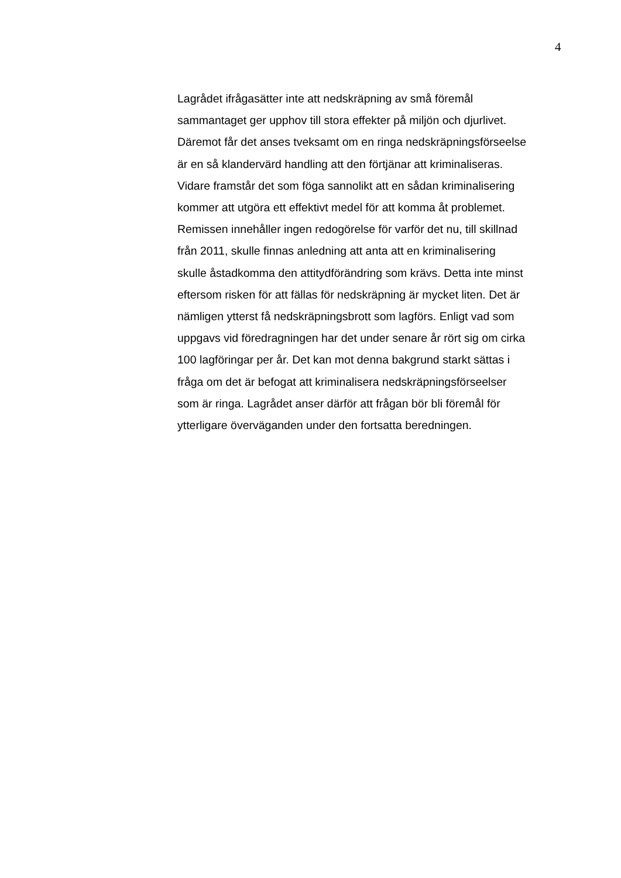4
Lagrådet ifrågasätter inte att nedskräpning av små föremål
sammantaget ger upphov till stora effekter på miljön och djurlivet.
Däremot får det anses tveksamt om en ringa nedskräpningsförseelse
är en så klandervärd handling att den förtjänar att kriminaliseras.
Vidare framstår det som föga sannolikt att en sådan kriminalisering
kommer att utgöra ett effektivt medel för att komma åt problemet.
Remissen innehåller ingen redogörelse för varför det nu, till skillnad
från 2011, skulle finnas anledning att anta att en kriminalisering
skulle åstadkomma den attitydförändring som krävs. Detta inte minst
eftersom risken för att fällas för nedskräpning är mycket liten. Det är
nämligen ytterst få nedskräpningsbrott som lagförs. Enligt vad som
uppgavs vid föredragningen har det under senare år rört sig om cirka
100 lagföringar per år. Det kan mot denna bakgrund starkt sättas i
fråga om det är befogat att kriminalisera nedskräpningsförseelser
som är ringa. Lagrådet anser därför att frågan bör bli föremål för
ytterligare överväganden under den fortsatta beredningen.